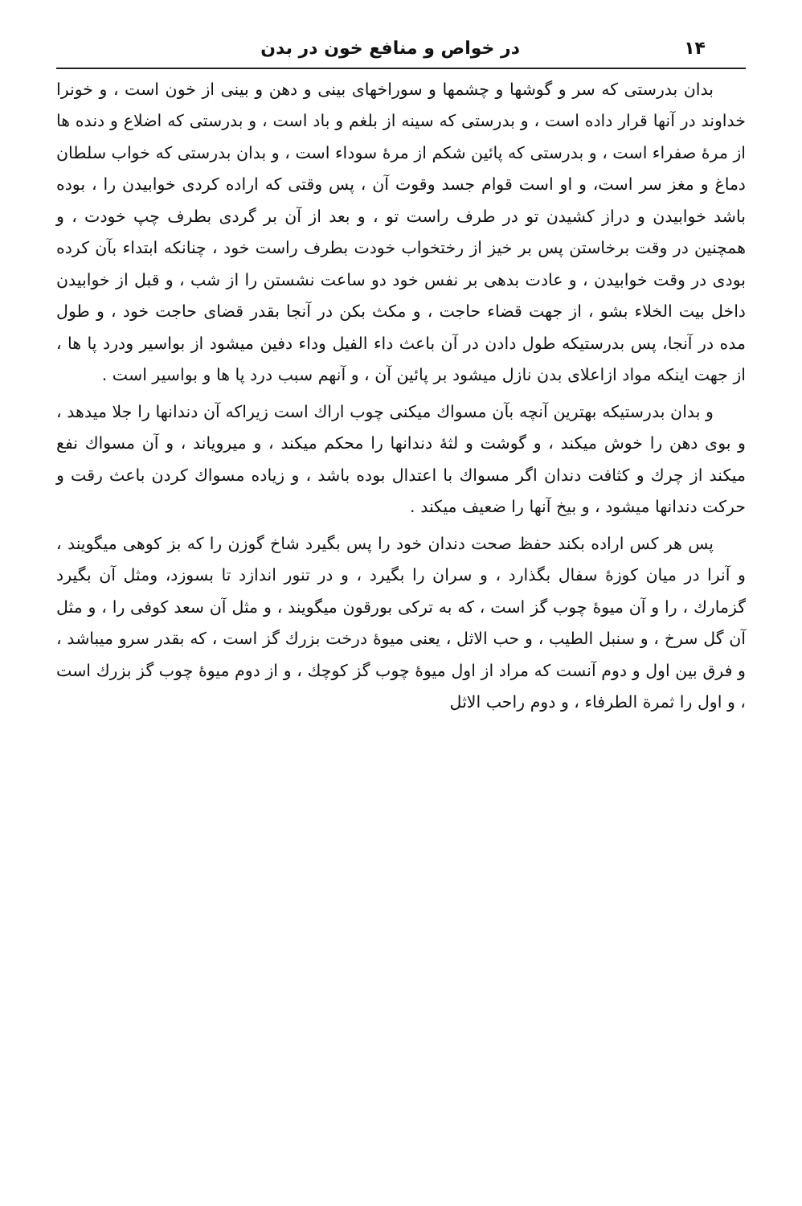۱۴ در خواص و منافع خون در بدن
بدان بدرستی که سر و گوشها و چشمها و سوراخهای بینی و دهن و بینی از خون است ، و خونرا خداوند در آنها قرار داده است ، و بدرستی که سینه از بلغم و باد است ، و بدرستی که اضلاع و دنده ها از مرهٔ صفراء است ، و بدرستی که پائین شکم از مرهٔ سوداء است ، و بدان بدرستی که خواب سلطان دماغ و مغز سر است، و او است قوام جسد وقوت آن ، پس وقتی که اراده کردی خوابیدن را ، بوده باشد خوابیدن و دراز کشیدن تو در طرف راست تو ، و بعد از آن بر گردی بطرف چپ خودت ، و همچنین در وقت برخاستن پس بر خیز از رختخواب خودت بطرف راست خود ، چنانکه ابتداء بآن کرده بودی در وقت خوابیدن ، و عادت بدهی بر نفس خود دو ساعت نشستن را از شب ، و قبل از خوابیدن داخل بیت الخلاء بشو ، از جهت قضاء حاجت ، و مکث بکن در آنجا بقدر قضای حاجت خود ، و طول مده در آنجا، پس بدرستیکه طول دادن در آن باعث داء الفیل وداء دفین میشود از بواسیر ودرد پا ها ، از جهت اینکه مواد ازاعلای بدن نازل میشود بر پائین آن ، و آنهم سبب درد پا ها و بواسیر است .
و بدان بدرستیکه بهترین آنچه بآن مسواك میکنی چوب اراك است زیراکه آن دندانها را جلا میدهد ، و بوی دهن را خوش میکند ، و گوشت و لثهٔ دندانها را محکم میکند ، و میرویاند ، و آن مسواك نفع میکند از چرك و کثافت دندان اگر مسواك با اعتدال بوده باشد ، و زیاده مسواك کردن باعث رقت و حرکت دندانها میشود ، و بیخ آنها را ضعیف میکند .
پس هر کس اراده بکند حفظ صحت دندان خود را پس بگیرد شاخ گوزن را که بز کوهی میگویند ، و آنرا در میان کوزهٔ سفال بگذارد ، و سران را بگیرد ، و در تنور اندازد تا بسوزد، ومثل آن بگیرد گزمارك ، را و آن میوهٔ چوب گز است ، که به ترکی بورقون میگویند ، و مثل آن سعد کوفی را ، و مثل آن گل سرخ ، و سنبل الطیب ، و حب الاثل ، یعنی میوهٔ درخت بزرك گز است ، که بقدر سرو میباشد ، و فرق بین اول و دوم آنست که مراد از اول میوهٔ چوب گز کوچك ، و از دوم میوهٔ چوب گز بزرك است ، و اول را ثمرة الطرفاء ، و دوم راحب الاثل